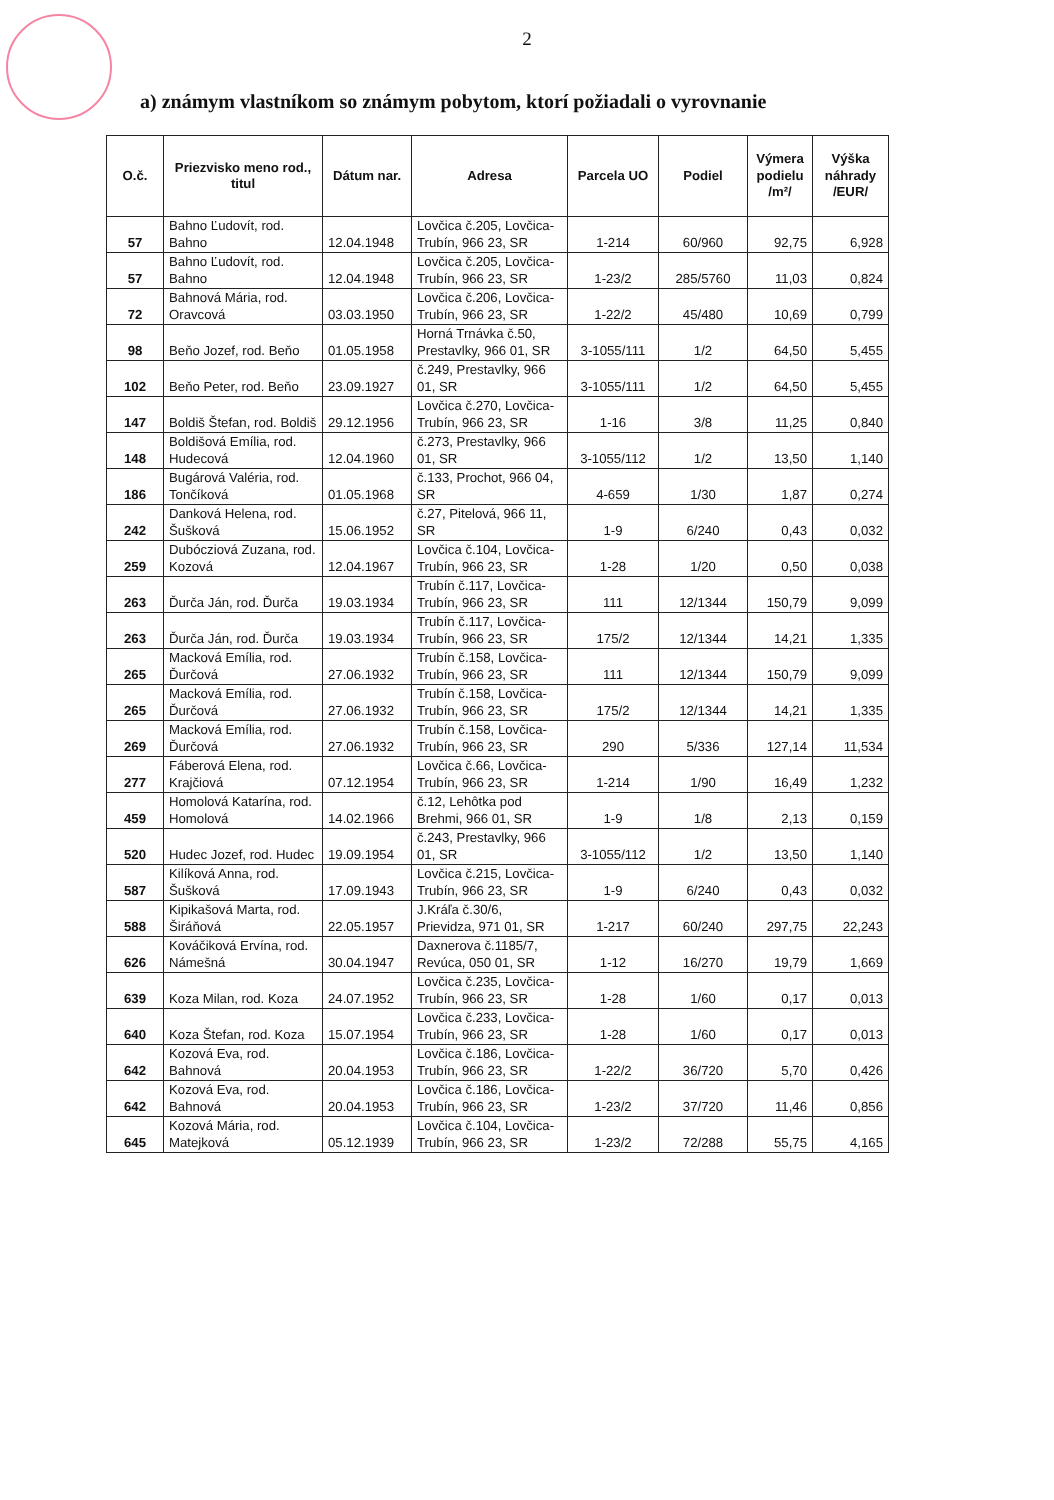2
a) známym vlastníkom so známym pobytom, ktorí požiadali o vyrovnanie
| O.č. | Priezvisko meno rod., titul | Dátum nar. | Adresa | Parcela UO | Podiel | Výmera podielu /m²/ | Výška náhrady /EUR/ |
| --- | --- | --- | --- | --- | --- | --- | --- |
| 57 | Bahno Ľudovít, rod. Bahno | 12.04.1948 | Lovčica č.205, Lovčica-Trubín, 966 23, SR | 1-214 | 60/960 | 92,75 | 6,928 |
| 57 | Bahno Ľudovít, rod. Bahno | 12.04.1948 | Lovčica č.205, Lovčica-Trubín, 966 23, SR | 1-23/2 | 285/5760 | 11,03 | 0,824 |
| 72 | Bahnová Mária, rod. Oravcová | 03.03.1950 | Lovčica č.206, Lovčica-Trubín, 966 23, SR | 1-22/2 | 45/480 | 10,69 | 0,799 |
| 98 | Beňo Jozef, rod. Beňo | 01.05.1958 | Horná Trnávka č.50, Prestavlky, 966 01, SR | 3-1055/111 | 1/2 | 64,50 | 5,455 |
| 102 | Beňo Peter, rod. Beňo | 23.09.1927 | č.249, Prestavlky, 966 01, SR | 3-1055/111 | 1/2 | 64,50 | 5,455 |
| 147 | Boldiš Štefan, rod. Boldiš | 29.12.1956 | Lovčica č.270, Lovčica-Trubín, 966 23, SR | 1-16 | 3/8 | 11,25 | 0,840 |
| 148 | Boldišová Emília, rod. Hudecová | 12.04.1960 | č.273, Prestavlky, 966 01, SR | 3-1055/112 | 1/2 | 13,50 | 1,140 |
| 186 | Bugárová Valéria, rod. Tončíková | 01.05.1968 | č.133, Prochot, 966 04, SR | 4-659 | 1/30 | 1,87 | 0,274 |
| 242 | Danková Helena, rod. Šušková | 15.06.1952 | č.27, Pitelová, 966 11, SR | 1-9 | 6/240 | 0,43 | 0,032 |
| 259 | Dubócziová Zuzana, rod. Kozová | 12.04.1967 | Lovčica č.104, Lovčica-Trubín, 966 23, SR | 1-28 | 1/20 | 0,50 | 0,038 |
| 263 | Ďurča Ján, rod. Ďurča | 19.03.1934 | Trubín č.117, Lovčica-Trubín, 966 23, SR | 111 | 12/1344 | 150,79 | 9,099 |
| 263 | Ďurča Ján, rod. Ďurča | 19.03.1934 | Trubín č.117, Lovčica-Trubín, 966 23, SR | 175/2 | 12/1344 | 14,21 | 1,335 |
| 265 | Macková Emília, rod. Ďurčová | 27.06.1932 | Trubín č.158, Lovčica-Trubín, 966 23, SR | 111 | 12/1344 | 150,79 | 9,099 |
| 265 | Macková Emília, rod. Ďurčová | 27.06.1932 | Trubín č.158, Lovčica-Trubín, 966 23, SR | 175/2 | 12/1344 | 14,21 | 1,335 |
| 269 | Macková Emília, rod. Ďurčová | 27.06.1932 | Trubín č.158, Lovčica-Trubín, 966 23, SR | 290 | 5/336 | 127,14 | 11,534 |
| 277 | Fáberová Elena, rod. Krajčiová | 07.12.1954 | Lovčica č.66, Lovčica-Trubín, 966 23, SR | 1-214 | 1/90 | 16,49 | 1,232 |
| 459 | Homolová Katarína, rod. Homolová | 14.02.1966 | č.12, Lehôtka pod Brehmi, 966 01, SR | 1-9 | 1/8 | 2,13 | 0,159 |
| 520 | Hudec Jozef, rod. Hudec | 19.09.1954 | č.243, Prestavlky, 966 01, SR | 3-1055/112 | 1/2 | 13,50 | 1,140 |
| 587 | Kilíková Anna, rod. Šušková | 17.09.1943 | Lovčica č.215, Lovčica-Trubín, 966 23, SR | 1-9 | 6/240 | 0,43 | 0,032 |
| 588 | Kipikašová Marta, rod. Širáňová | 22.05.1957 | J.Kráľa č.30/6, Prievidza, 971 01, SR | 1-217 | 60/240 | 297,75 | 22,243 |
| 626 | Kováčiková Ervína, rod. Námešná | 30.04.1947 | Daxnerova č.1185/7, Revúca, 050 01, SR | 1-12 | 16/270 | 19,79 | 1,669 |
| 639 | Koza Milan, rod. Koza | 24.07.1952 | Lovčica č.235, Lovčica-Trubín, 966 23, SR | 1-28 | 1/60 | 0,17 | 0,013 |
| 640 | Koza Štefan, rod. Koza | 15.07.1954 | Lovčica č.233, Lovčica-Trubín, 966 23, SR | 1-28 | 1/60 | 0,17 | 0,013 |
| 642 | Kozová Eva, rod. Bahnová | 20.04.1953 | Lovčica č.186, Lovčica-Trubín, 966 23, SR | 1-22/2 | 36/720 | 5,70 | 0,426 |
| 642 | Kozová Eva, rod. Bahnová | 20.04.1953 | Lovčica č.186, Lovčica-Trubín, 966 23, SR | 1-23/2 | 37/720 | 11,46 | 0,856 |
| 645 | Kozová Mária, rod. Matejková | 05.12.1939 | Lovčica č.104, Lovčica-Trubín, 966 23, SR | 1-23/2 | 72/288 | 55,75 | 4,165 |